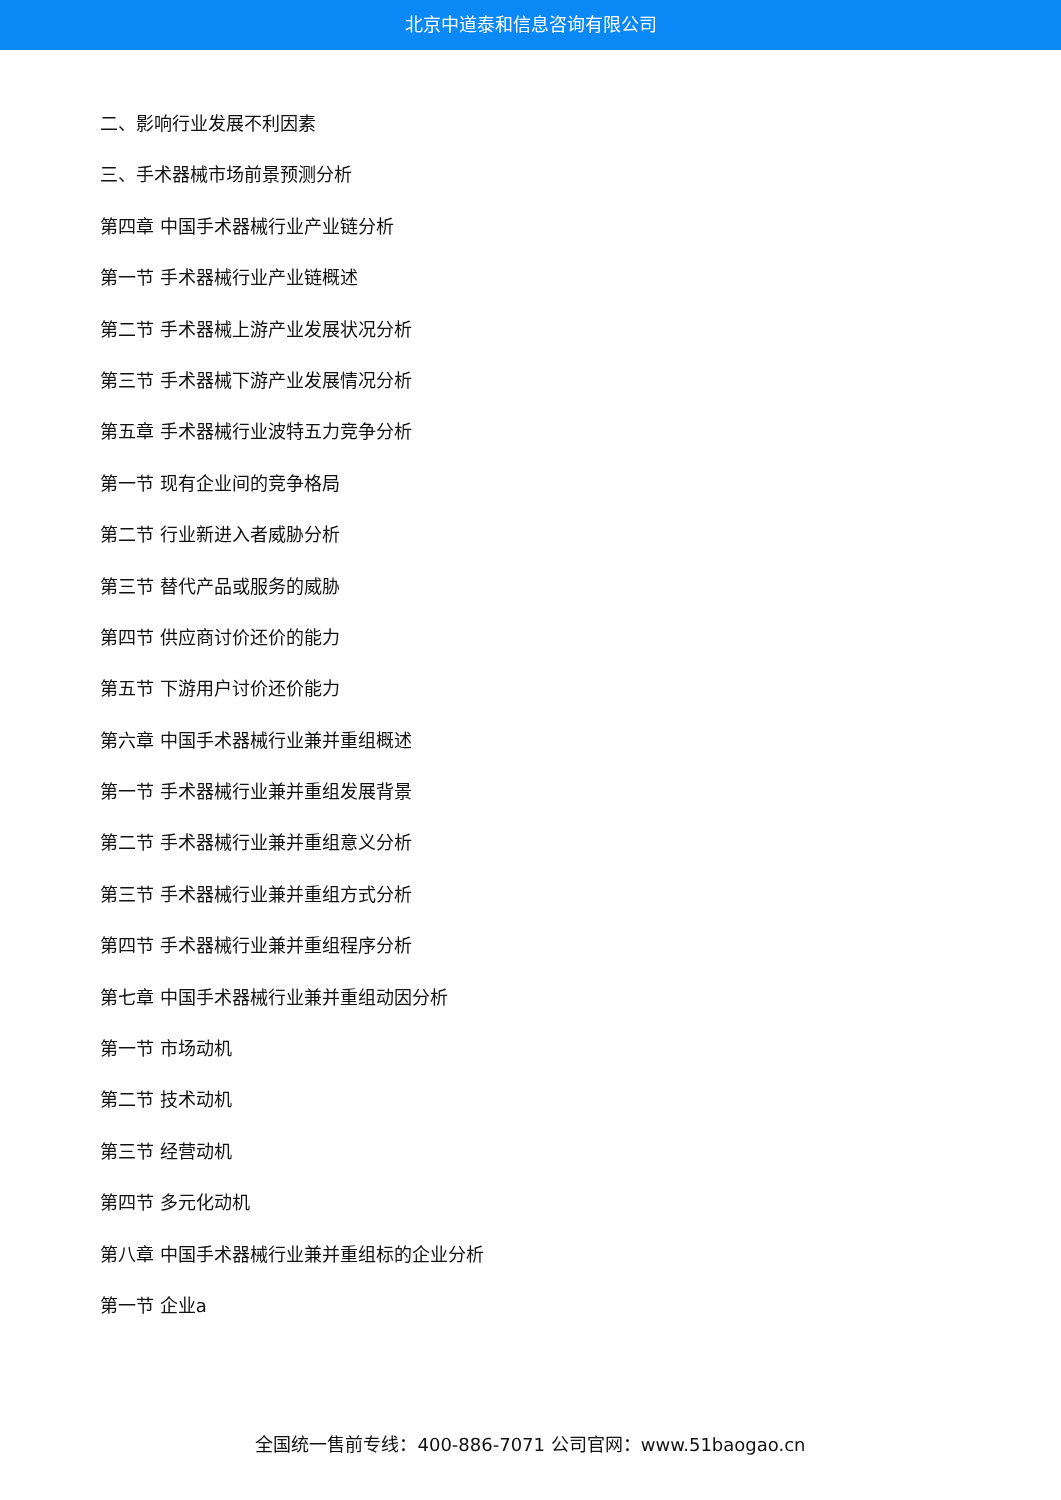北京中道泰和信息咨询有限公司
二、影响行业发展不利因素
三、手术器械市场前景预测分析
第四章 中国手术器械行业产业链分析
第一节 手术器械行业产业链概述
第二节 手术器械上游产业发展状况分析
第三节 手术器械下游产业发展情况分析
第五章 手术器械行业波特五力竞争分析
第一节 现有企业间的竞争格局
第二节 行业新进入者威胁分析
第三节 替代产品或服务的威胁
第四节 供应商讨价还价的能力
第五节 下游用户讨价还价能力
第六章 中国手术器械行业兼并重组概述
第一节 手术器械行业兼并重组发展背景
第二节 手术器械行业兼并重组意义分析
第三节 手术器械行业兼并重组方式分析
第四节 手术器械行业兼并重组程序分析
第七章 中国手术器械行业兼并重组动因分析
第一节 市场动机
第二节 技术动机
第三节 经营动机
第四节 多元化动机
第八章 中国手术器械行业兼并重组标的企业分析
第一节 企业a
全国统一售前专线：400-886-7071 公司官网：www.51baogao.cn